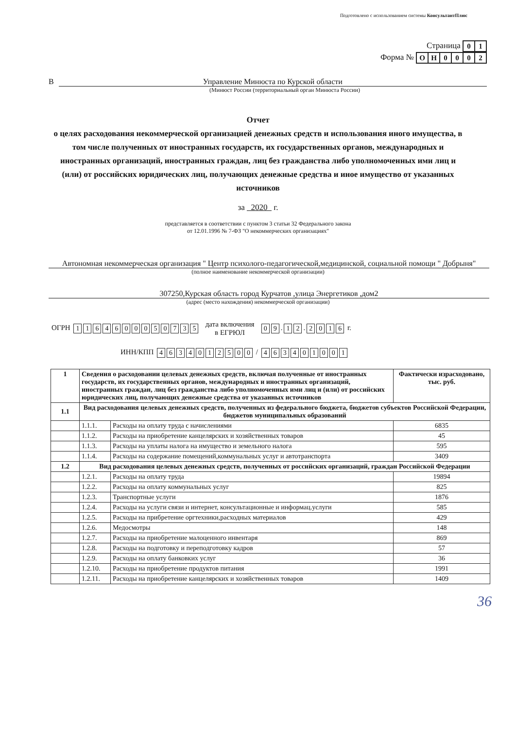Подготовлено с использованием системы КонсультантПлюс
Страница
| 0 | 1 |
Форма №
| О | Н | 0 | 0 | 0 | 2 |
В Управление Минюста по Курской области
(Минюст России (территориальный орган Минюста России)
Отчет
о целях расходования некоммерческой организацией денежных средств и использования иного имущества, в том числе полученных от иностранных государств, их государственных органов, международных и иностранных организаций, иностранных граждан, лиц без гражданства либо уполномоченных ими лиц и (или) от российских юридических лиц, получающих денежные средства и иное имущество от указанных источников
за 2020 г.
представляется в соответствии с пунктом 3 статьи 32 Федерального закона
от 12.01.1996 № 7-ФЗ "О некоммерческих организациях"
Автономная некоммерческая организация " Центр психолого-педагогической,медицинской, социальной помощи " Добрыня"
(полное наименование некоммерческой организации)
307250,Курская область город Курчатов ,улица Энергетиков ,дом2
(адрес (место нахождения) некоммерческой организации)
ОГРН
| 1 | 1 | 6 | 4 | 6 | 0 | 0 | 0 | 5 | 0 | 7 | 3 | 5 |
дата включения
в ЕГРЮЛ
| 0 | 9 |
.
| 1 | 2 |
.
| 2 | 0 | 1 | 6 |
г.
ИНН/КПП
| 4 | 6 | 3 | 4 | 0 | 1 | 2 | 5 | 0 | 0 |
/
| 4 | 6 | 3 | 4 | 0 | 1 | 0 | 0 | 1 |
| 1 | Сведения о расходовании целевых денежных средств, включая полученные от иностранных государств, их государственных органов, международных и иностранных организаций, иностранных граждан, лиц без гражданства либо уполномоченных ими лиц и (или) от российских юридических лиц, получающих денежные средства от указанных источников | | Фактически израсходовано, тыс. руб. |
| 1.1 | Вид расходования целевых денежных средств, полученных из федерального бюджета, бюджетов субъектов Российской Федерации, бюджетов муниципальных образований | | |
| | 1.1.1. | Расходы на оплату труда с начислениями | 6835 |
| | 1.1.2. | Расходы на приобретение канцелярских и хозяйственных товаров | 45 |
| | 1.1.3. | Расходы на уплаты налога на имущество и земельного налога | 595 |
| | 1.1.4. | Расходы на содержание помещений,коммунальных услуг и автотранспорта | 3409 |
| 1.2 | Вид расходования целевых денежных средств, полученных от российских организаций, граждан Российской Федерации | | |
| | 1.2.1. | Расходы на оплату труда | 19894 |
| | 1.2.2. | Расходы на оплату коммунальных услуг | 825 |
| | 1.2.3. | Транспортные услуги | 1876 |
| | 1.2.4. | Расходы на услуги связи и интернет, консультационные и информац.услуги | 585 |
| | 1.2.5. | Расходы на прибретение оргтехники,расходных материалов | 429 |
| | 1.2.6. | Медосмотры | 148 |
| | 1.2.7. | Расходы на приобретение малоценного инвентаря | 869 |
| | 1.2.8. | Расходы на подготовку и переподготовку кадров | 57 |
| | 1.2.9. | Расходы на оплату банковких услуг | 36 |
| | 1.2.10. | Расходы на приобретение продуктов питания | 1991 |
| | 1.2.11. | Расходы на приобретение канцелярских и хозяйственных товаров | 1409 |
36